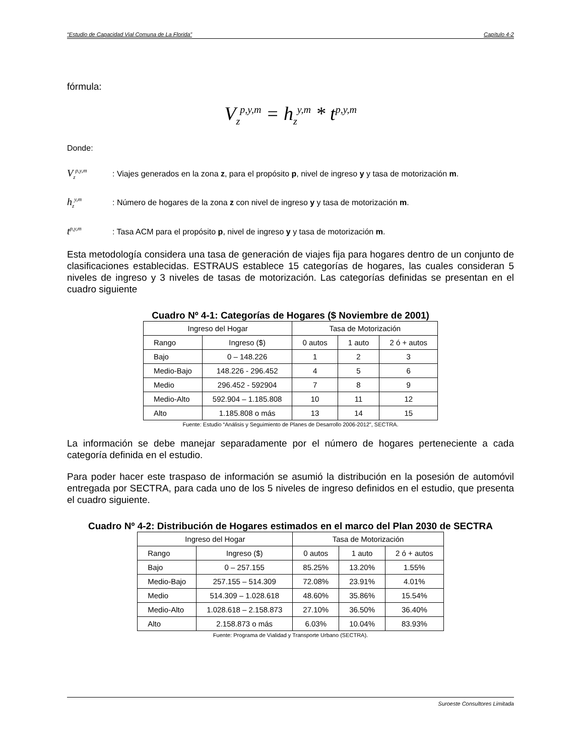“Estudio de Capacidad Vial Comuna de La Florida” Capítulo 4-2
fórmula:
V<sub>z</sub><sup>p,y,m</sup> = h<sub>z</sub><sup>y,m</sup> * t<sup>p,y,m</sup>
Donde:
V<sub>z</sub><sup>p,y,m</sup>: Viajes generados en la zona z, para el propósito p, nivel de ingreso y y tasa de motorización m.
h<sub>z</sub><sup>y,m</sup>: Número de hogares de la zona z con nivel de ingreso y y tasa de motorización m.
t<sup>p,y,m</sup>: Tasa ACM para el propósito p, nivel de ingreso y y tasa de motorización m.
Esta metodología considera una tasa de generación de viajes fija para hogares dentro de un conjunto de clasificaciones establecidas. ESTRAUS establece 15 categorías de hogares, las cuales consideran 5 niveles de ingreso y 3 niveles de tasas de motorización. Las categorías definidas se presentan en el cuadro siguiente
Cuadro Nº 4-1: Categorías de Hogares ($ Noviembre de 2001)
| Ingreso del Hogar | | Tasa de Motorización | | |
| Rango | Ingreso ($) | 0 autos | 1 auto | 2 ó + autos |
| Bajo | 0 – 148.226 | 1 | 2 | 3 |
| Medio-Bajo | 148.226 - 296.452 | 4 | 5 | 6 |
| Medio | 296.452 - 592904 | 7 | 8 | 9 |
| Medio-Alto | 592.904 – 1.185.808 | 10 | 11 | 12 |
| Alto | 1.185.808 o más | 13 | 14 | 15 |
Fuente: Estudio “Análisis y Seguimiento de Planes de Desarrollo 2006-2012”, SECTRA.
La información se debe manejar separadamente por el número de hogares perteneciente a cada categoría definida en el estudio.
Para poder hacer este traspaso de información se asumió la distribución en la posesión de automóvil entregada por SECTRA, para cada uno de los 5 niveles de ingreso definidos en el estudio, que presenta el cuadro siguiente.
Cuadro Nº 4-2: Distribución de Hogares estimados en el marco del Plan 2030 de SECTRA
| Ingreso del Hogar | | Tasa de Motorización | | |
| Rango | Ingreso ($) | 0 autos | 1 auto | 2 ó + autos |
| Bajo | 0 – 257.155 | 85.25% | 13.20% | 1.55% |
| Medio-Bajo | 257.155 – 514.309 | 72.08% | 23.91% | 4.01% |
| Medio | 514.309 – 1.028.618 | 48.60% | 35.86% | 15.54% |
| Medio-Alto | 1.028.618 – 2.158.873 | 27.10% | 36.50% | 36.40% |
| Alto | 2.158.873 o más | 6.03% | 10.04% | 83.93% |
Fuente: Programa de Vialidad y Transporte Urbano (SECTRA).
Suroeste Consultores Limitada